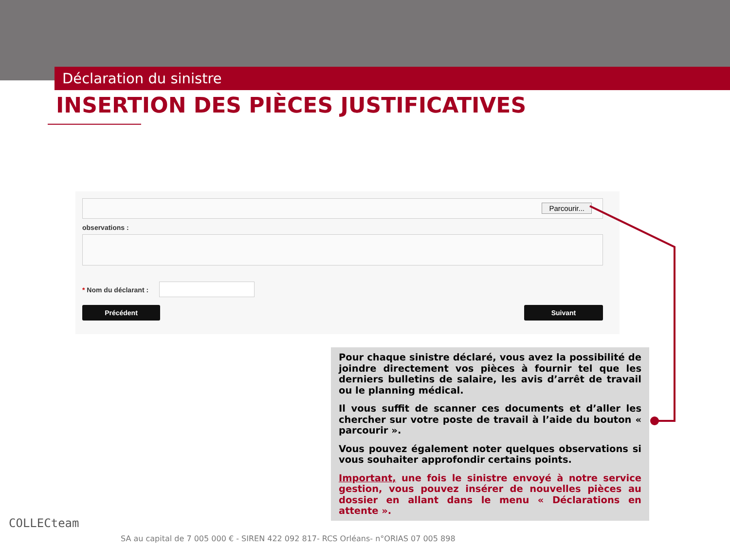Déclaration du sinistre
INSERTION DES PIÈCES JUSTIFICATIVES
Parcourir...
observations :
* Nom du déclarant :
Précédent Suivant
Pour chaque sinistre déclaré, vous avez la possibilité de joindre directement vos pièces à fournir tel que les derniers bulletins de salaire, les avis d’arrêt de travail ou le planning médical.
Il vous suffit de scanner ces documents et d’aller les chercher sur votre poste de travail à l’aide du bouton « parcourir ».
Vous pouvez également noter quelques observations si vous souhaiter approfondir certains points.
Important, une fois le sinistre envoyé à notre service gestion, vous pouvez insérer de nouvelles pièces au dossier en allant dans le menu « Déclarations en attente ».
COLLECteam
SA au capital de 7 005 000 € - SIREN 422 092 817- RCS Orléans- n°ORIAS 07 005 898